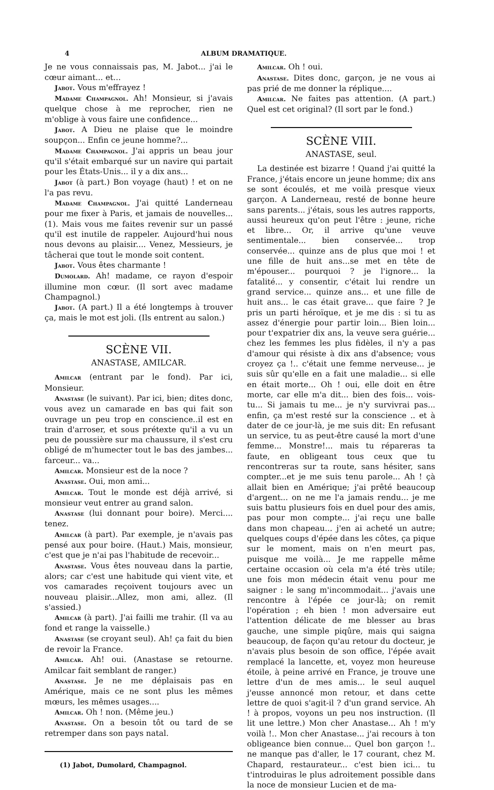4 ALBUM DRAMATIQUE.
Je ne vous connaissais pas, M. Jabot... j'ai le cœur aimant... et...
Jabot. Vous m'effrayez !
Madame Champagnol. Ah! Monsieur, si j'avais quelque chose à me reprocher, rien ne m'oblige à vous faire une confidence...
Jabot. A Dieu ne plaise que le moindre soupçon... Enfin ce jeune homme?...
Madame Champagnol. J'ai appris un beau jour qu'il s'était embarqué sur un navire qui partait pour les États-Unis... il y a dix ans...
Jabot (à part.) Bon voyage (haut) ! et on ne l'a pas revu.
Madame Champagnol. J'ai quitté Landerneau pour me fixer à Paris, et jamais de nouvelles... (1). Mais vous me faites revenir sur un passé qu'il est inutile de rappeler. Aujourd'hui nous nous devons au plaisir.... Venez, Messieurs, je tâcherai que tout le monde soit content.
Jabot. Vous êtes charmante !
Dumolard. Ah! madame, ce rayon d'espoir illumine mon cœur. (Il sort avec madame Champagnol.)
Jabot. (A part.) Il a été longtemps à trouver ça, mais le mot est joli. (Ils entrent au salon.)
SCÈNE VII.
ANASTASE, AMILCAR.
Amilcar (entrant par le fond). Par ici, Monsieur.
Anastase (le suivant). Par ici, bien; dites donc, vous avez un camarade en bas qui fait son ouvrage un peu trop en conscience..il est en train d'arroser, et sous prétexte qu'il a vu un peu de poussière sur ma chaussure, il s'est cru obligé de m'humecter tout le bas des jambes... farceur... va...
Amilcar. Monsieur est de la noce ?
Anastase. Oui, mon ami...
Amilcar. Tout le monde est déjà arrivé, si monsieur veut entrer au grand salon.
Anastase (lui donnant pour boire). Merci.... tenez.
Amilcar (à part). Par exemple, je n'avais pas pensé aux pour boire. (Haut.) Mais, monsieur, c'est que je n'ai pas l'habitude de recevoir...
Anastase. Vous êtes nouveau dans la partie, alors; car c'est une habitude qui vient vite, et vos camarades reçoivent toujours avec un nouveau plaisir...Allez, mon ami, allez. (Il s'assied.)
Amilcar (à part). J'ai failli me trahir. (Il va au fond et range la vaisselle.)
Anastase (se croyant seul). Ah! ça fait du bien de revoir la France.
Amilcar. Ah! oui. (Anastase se retourne. Amilcar fait semblant de ranger.)
Anastase. Je ne me déplaisais pas en Amérique, mais ce ne sont plus les mêmes mœurs, les mêmes usages....
Amilcar. Oh ! non. (Même jeu.)
Anastase. On a besoin tôt ou tard de se retremper dans son pays natal.
(1) Jabot, Dumolard, Champagnol.
Amilcar. Oh ! oui.
Anastase. Dites donc, garçon, je ne vous ai pas prié de me donner la réplique....
Amilcar. Ne faites pas attention. (A part.) Quel est cet original? (Il sort par le fond.)
SCÈNE VIII.
ANASTASE, seul.
La destinée est bizarre ! Quand j'ai quitté la France, j'étais encore un jeune homme; dix ans se sont écoulés, et me voilà presque vieux garçon. A Landerneau, resté de bonne heure sans parents... j'étais, sous les autres rapports, aussi heureux qu'on peut l'être : jeune, riche et libre... Or, il arrive qu'une veuve sentimentale... bien conservée... trop conservée... quinze ans de plus que moi ! et une fille de huit ans...se met en tête de m'épouser... pourquoi ? je l'ignore... la fatalité... y consentir, c'était lui rendre un grand service... quinze ans... et une fille de huit ans... le cas était grave... que faire ? Je pris un parti héroïque, et je me dis : si tu as assez d'énergie pour partir loin... Bien loin... pour t'expatrier dix ans, la veuve sera guérie... chez les femmes les plus fidèles, il n'y a pas d'amour qui résiste à dix ans d'absence; vous croyez ça !.. c'était une femme nerveuse... je suis sûr qu'elle en a fait une maladie... si elle en était morte... Oh ! oui, elle doit en être morte, car elle m'a dit... bien des fois... vois-tu... Si jamais tu me... je n'y survivrai pas... enfin, ça m'est resté sur la conscience .. et à dater de ce jour-là, je me suis dit: En refusant un service, tu as peut-être causé la mort d'une femme... Monstre!... mais tu répareras ta faute, en obligeant tous ceux que tu rencontreras sur ta route, sans hésiter, sans compter...et je me suis tenu parole... Ah ! çà allait bien en Amérique; j'ai prêté beaucoup d'argent... on ne me l'a jamais rendu... je me suis battu plusieurs fois en duel pour des amis, pas pour mon compte... j'ai reçu une balle dans mon chapeau... j'en ai acheté un autre; quelques coups d'épée dans les côtes, ça pique sur le moment, mais on n'en meurt pas, puisque me voilà... Je me rappelle même certaine occasion où cela m'a été très utile; une fois mon médecin était venu pour me saigner : le sang m'incommodait... j'avais une rencontre à l'épée ce jour-là; on remit l'opération ; eh bien ! mon adversaire eut l'attention délicate de me blesser au bras gauche, une simple piqûre, mais qui saigna beaucoup, de façon qu'au retour du docteur, je n'avais plus besoin de son office, l'épée avait remplacé la lancette, et, voyez mon heureuse étoile, à peine arrivé en France, je trouve une lettre d'un de mes amis... le seul auquel j'eusse annoncé mon retour, et dans cette lettre de quoi s'agit-il ? d'un grand service. Ah ! à propos, voyons un peu nos instruction. (Il lit une lettre.) Mon cher Anastase... Ah ! m'y voilà !.. Mon cher Anastase... j'ai recours à ton obligeance bien connue... Quel bon garçon !.. ne manque pas d'aller, le 17 courant, chez M. Chapard, restaurateur... c'est bien ici... tu t'introduiras le plus adroitement possible dans la noce de monsieur Lucien et de ma-